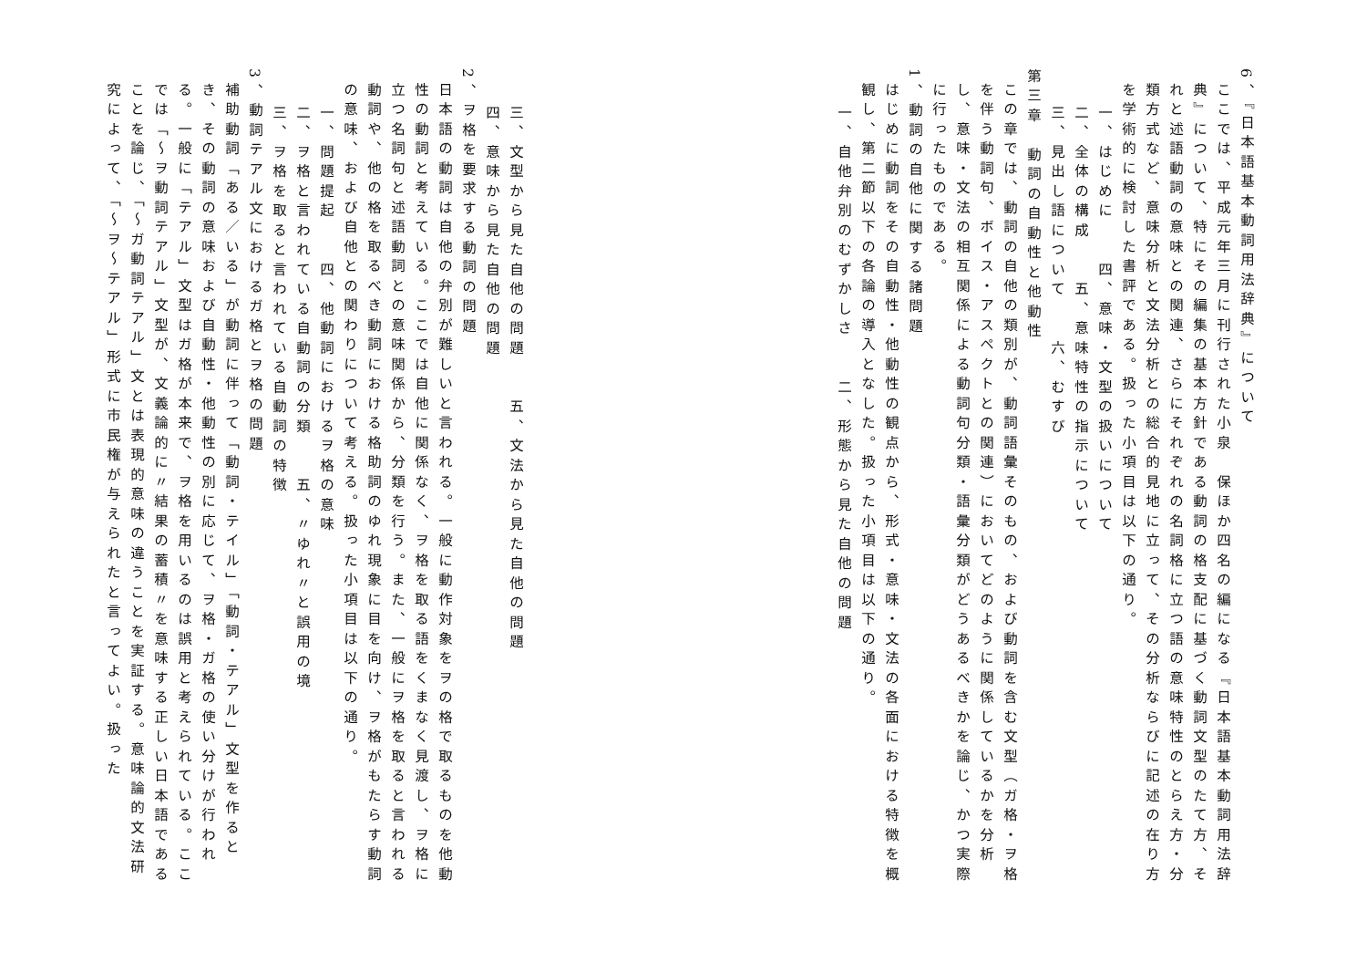6、『日本語基本動詞用法辞典』について
ここでは、平成元年三月に刊行された小泉　保ほか四名の編になる『日本語基本動詞用法辞典』について、特にその編集の基本方針である動詞の格支配に基づく動詞文型のたて方、それと述語動詞の意味との関連、さらにそれぞれの名詞格に立つ語の意味特性のとらえ方・分類方式など、意味分析と文法分析との総合的見地に立って、その分析ならびに記述の在り方を学術的に検討した書評である。扱った小項目は以下の通り。
一、はじめに　　四、意味・文型の扱いについて
二、全体の構成　　五、意味特性の指示について
三、見出し語について　　六、むすび
第三章　動詞の自動性と他動性
この章では、動詞の自他の類別が、動詞語彙そのもの、および動詞を含む文型（ガ格・ヲ格を伴う動詞句、ボイス・アスペクトとの関連）においてどのように関係しているかを分析し、意味・文法の相互関係による動詞句分類・語彙分類がどうあるべきかを論じ、かつ実際に行ったものである。
1、動詞の自他に関する諸問題
はじめに動詞をその自動性・他動性の観点から、形式・意味・文法の各面における特徴を概観し、第二節以下の各論の導入となした。扱った小項目は以下の通り。
一、自他弁別のむずかしさ　　二、形態から見た自他の問題
三、文型から見た自他の問題　　五、文法から見た自他の問題
四、意味から見た自他の問題
2、ヲ格を要求する動詞の問題
日本語の動詞は自他の弁別が難しいと言われる。一般に動作対象をヲの格で取るものを他動性の動詞と考えている。ここでは自他に関係なく、ヲ格を取る語をくまなく見渡し、ヲ格に立つ名詞句と述語動詞との意味関係から、分類を行う。また、一般にヲ格を取ると言われる動詞や、他の格を取るべき動詞における格助詞のゆれ現象に目を向け、ヲ格がもたらす動詞の意味、および自他との関わりについて考える。扱った小項目は以下の通り。
一、問題提起　　四、他動詞におけるヲ格の意味
二、ヲ格と言われている自動詞の分類　　五、〃ゆれ〃と誤用の境
三、ヲ格を取ると言われている自動詞の特徴
3、動詞テアル文におけるガ格とヲ格の問題
補助動詞「ある／いる」が動詞に伴って「動詞・テイル」「動詞・テアル」文型を作るとき、その動詞の意味および自動性・他動性の別に応じて、ヲ格・ガ格の使い分けが行われる。一般に「テアル」文型はガ格が本来で、ヲ格を用いるのは誤用と考えられている。ここでは「〜ヲ動詞テアル」文型が、文義論的に〃結果の蓄積〃を意味する正しい日本語であることを論じ、「〜ガ動詞テアル」文とは表現的意味の違うことを実証する。意味論的文法研究によって、「〜ヲ〜テアル」形式に市民権が与えられたと言ってよい。扱った